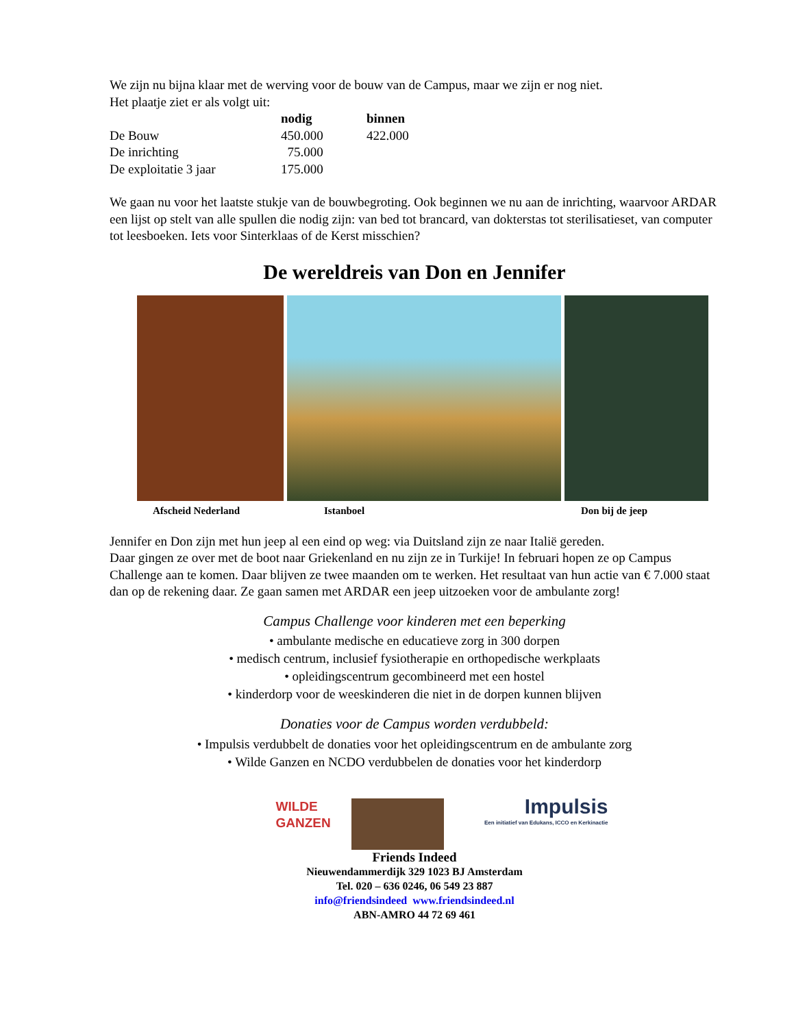We zijn nu bijna klaar met de werving voor de bouw van de Campus, maar we zijn er nog niet.
Het plaatje ziet er als volgt uit:
| | nodig | binnen |
| --- | --- | --- |
| De Bouw | 450.000 | 422.000 |
| De inrichting | 75.000 | |
| De exploitatie 3 jaar | 175.000 | |
We gaan nu voor het laatste stukje van de bouwbegroting. Ook beginnen we nu aan de inrichting, waarvoor ARDAR een lijst op stelt van alle spullen die nodig zijn: van bed tot brancard, van dokterstas tot sterilisatieset, van computer tot leesboeken. Iets voor Sinterklaas of de Kerst misschien?
De wereldreis van Don en Jennifer
Afscheid Nederland Istanboel Don bij de jeep
Jennifer en Don zijn met hun jeep al een eind op weg: via Duitsland zijn ze naar Italië gereden.
Daar gingen ze over met de boot naar Griekenland en nu zijn ze in Turkije! In februari hopen ze op Campus Challenge aan te komen. Daar blijven ze twee maanden om te werken. Het resultaat van hun actie van € 7.000 staat dan op de rekening daar. Ze gaan samen met ARDAR een jeep uitzoeken voor de ambulante zorg!
Campus Challenge voor kinderen met een beperking
• ambulante medische en educatieve zorg in 300 dorpen
• medisch centrum, inclusief fysiotherapie en orthopedische werkplaats
• opleidingscentrum gecombineerd met een hostel
• kinderdorp voor de weeskinderen die niet in de dorpen kunnen blijven
Donaties voor de Campus worden verdubbeld:
• Impulsis verdubbelt de donaties voor het opleidingscentrum en de ambulante zorg
• Wilde Ganzen en NCDO verdubbelen de donaties voor het kinderdorp
WILDE GANZEN
Impulsis
Een initiatief van Edukans, ICCO en Kerkinactie
Friends Indeed
Nieuwendammerdijk 329 1023 BJ Amsterdam
Tel. 020 – 636 0246, 06 549 23 887
info@friendsindeed www.friendsindeed.nl
ABN-AMRO 44 72 69 461